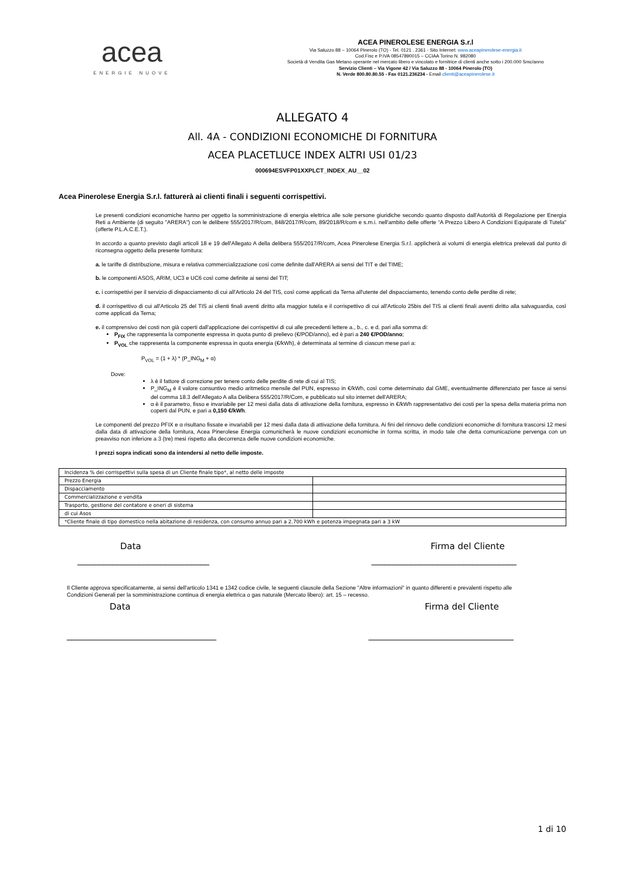acea
ENERGIE NUOVE
ACEA PINEROLESE ENERGIA S.r.l
Via Saluzzo 88 – 10064 Pinerolo (TO) - Tel. 0121 . 2361 - Sito Internet: www.aceapinerolese-energia.it
Cod.Fisc e P.IVA 08547890015 – CCIAA Torino N. 982080
Società di Vendita Gas Metano operante nel mercato libero e vincolato e fornitrice di clienti anche sotto i 200.000 Smc/anno
Servizio Clienti – Via Vigone 42 / Via Saluzzo 88 - 10064 Pinerolo (TO)
N. Verde 800.80.80.55 - Fax 0121.236234 - Email clienti@aceapinerolese.it
ALLEGATO 4
All. 4A - CONDIZIONI ECONOMICHE DI FORNITURA
ACEA PLACETLUCE INDEX ALTRI USI 01/23
000694ESVFP01XXPLCT_INDEX_AU__02
Acea Pinerolese Energia S.r.l. fatturerà ai clienti finali i seguenti corrispettivi.
Le presenti condizioni economiche hanno per oggetto la somministrazione di energia elettrica alle sole persone giuridiche secondo quanto disposto dall'Autorità di Regolazione per Energia Reti a Ambiente (di seguito "ARERA") con le delibere 555/2017/R/com, 848/2017/R/com, 89/2018/R/com e s.m.i. nell'ambito delle offerte “A Prezzo Libero A Condizioni Equiparate di Tutela” (offerte P.L.A.C.E.T.).
In accordo a quanto previsto dagli articoli 18 e 19 dell'Allegato A della delibera 555/2017/R/com, Acea Pinerolese Energia S.r.l. applicherà ai volumi di energia elettrica prelevati dal punto di riconsegna oggetto della presente fornitura:
a. le tariffe di distribuzione, misura e relativa commercializzazione così come definite dall'ARERA ai sensi del TIT e del TIME;
b. le componenti ASOS, ARIM, UC3 e UC6 così come definite ai sensi del TIT;
c. i corrispettivi per il servizio di dispacciamento di cui all'Articolo 24 del TIS, così come applicati da Terna all'utente del dispacciamento, tenendo conto delle perdite di rete;
d. il corrispettivo di cui all'Articolo 25 del TIS ai clienti finali aventi diritto alla maggior tutela e il corrispettivo di cui all'Articolo 25bis del TIS ai clienti finali aventi diritto alla salvaguardia, così come applicati da Terna;
e. il comprensivo dei costi non già coperti dall'applicazione dei corrispettivi di cui alle precedenti lettere a., b., c. e d. pari alla somma di:
P<sub>FIX</sub> che rappresenta la componente espressa in quota punto di prelievo (€/POD/anno), ed è pari a 240 €/POD/anno;
P<sub>VOL</sub> che rappresenta la componente espressa in quota energia (€/kWh), è determinata al termine di ciascun mese pari a:
P<sub>VOL</sub> = (1 + λ) * (P_ING<sub>M</sub> + α)
Dove:
λ è il fattore di correzione per tenere conto delle perdite di rete di cui al TIS;
P_ING<sub>M</sub> è il valore consuntivo medio aritmetico mensile del PUN, espresso in €/kWh, così come determinato dal GME, eventualmente differenziato per fasce ai sensi del comma 18.3 dell'Allegato A alla Delibera 555/2017/R/Com, e pubblicato sul sito internet dell'ARERA;
α è il parametro, fisso e invariabile per 12 mesi dalla data di attivazione della fornitura, espresso in €/kWh rappresentativo dei costi per la spesa della materia prima non coperti dal PUN, e pari a 0,150 €/kWh.
Le componenti del prezzo PFIX e α risultano fissate e invariabili per 12 mesi dalla data di attivazione della fornitura. Ai fini del rinnovo delle condizioni economiche di fornitura trascorsi 12 mesi dalla data di attivazione della fornitura, Acea Pinerolese Energia comunicherà le nuove condizioni economiche in forma scritta, in modo tale che detta comunicazione pervenga con un preavviso non inferiore a 3 (tre) mesi rispetto alla decorrenza delle nuove condizioni economiche.
I prezzi sopra indicati sono da intendersi al netto delle imposte.
| Incidenza % dei corrispettivi sulla spesa di un Cliente finale tipo*, al netto delle imposte | |
| Prezzo Energia | |
| Dispacciamento | |
| Commercializzazione e vendita | |
| Trasporto, gestione del contatore e oneri di sistema | |
| di cui Asos | |
| *Cliente finale di tipo domestico nella abitazione di residenza, con consumo annuo pari a 2.700 kWh e potenza impegnata pari a 3 kW | |
Data Firma del Cliente
______________________________ _________________________________
Il Cliente approva specificatamente, ai sensi dell'articolo 1341 e 1342 codice civile, le seguenti clausole della Sezione "Altre informazioni" in quanto differenti e prevalenti rispetto alle Condizioni Generali per la somministrazione continua di energia elettrica o gas naturale (Mercato libero): art. 15 – recesso.
Data Firma del Cliente
__________________________________ _________________________________
1 di 10